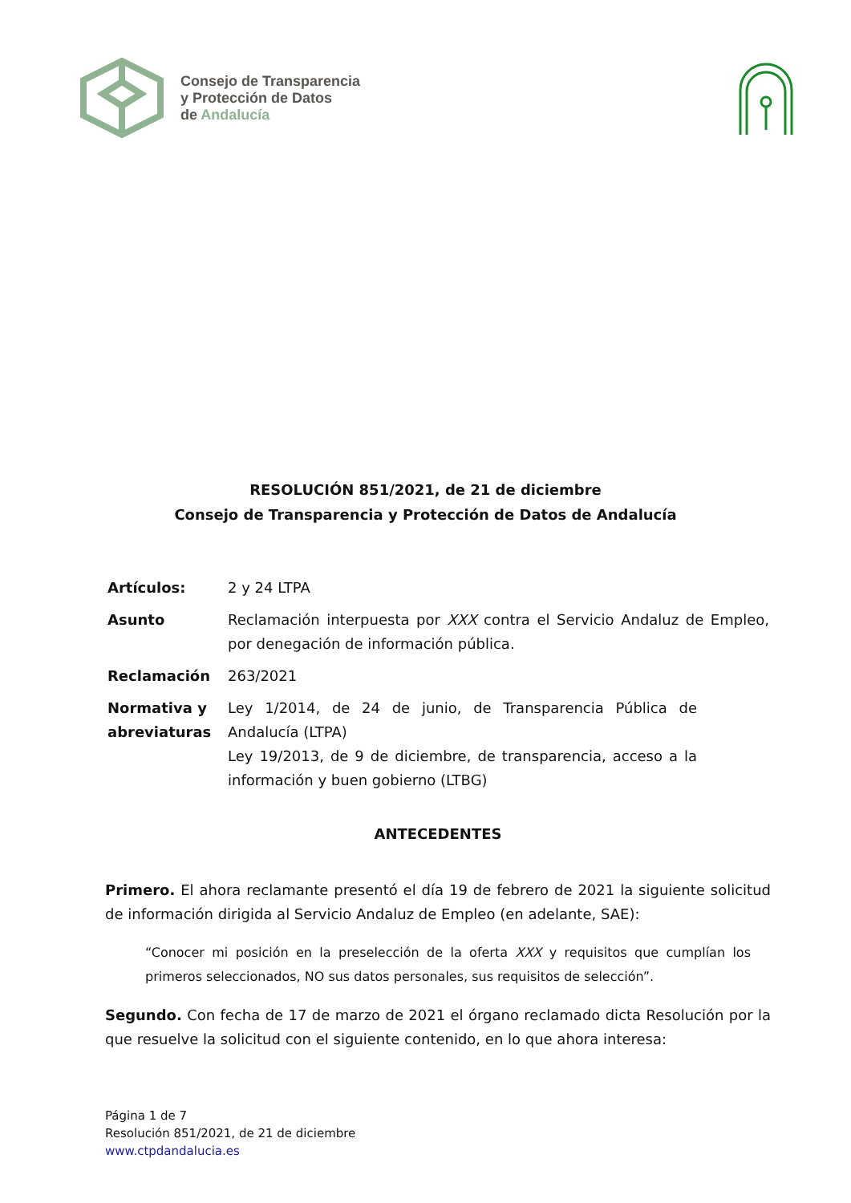Consejo de Transparencia
y Protección de Datos
de Andalucía
RESOLUCIÓN 851/2021, de 21 de diciembre
Consejo de Transparencia y Protección de Datos de Andalucía
| Artículos: | 2 y 24 LTPA |
| Asunto | Reclamación interpuesta por XXX contra el Servicio Andaluz de Empleo, por denegación de información pública. |
| Reclamación | 263/2021 |
| Normativa y abreviaturas | Ley 1/2014, de 24 de junio, de Transparencia Pública de Andalucía (LTPA) Ley 19/2013, de 9 de diciembre, de transparencia, acceso a la información y buen gobierno (LTBG) |
ANTECEDENTES
Primero. El ahora reclamante presentó el día 19 de febrero de 2021 la siguiente solicitud de información dirigida al Servicio Andaluz de Empleo (en adelante, SAE):
“Conocer mi posición en la preselección de la oferta XXX y requisitos que cumplían los primeros seleccionados, NO sus datos personales, sus requisitos de selección”.
Segundo. Con fecha de 17 de marzo de 2021 el órgano reclamado dicta Resolución por la que resuelve la solicitud con el siguiente contenido, en lo que ahora interesa:
Página 1 de 7
Resolución 851/2021, de 21 de diciembre
www.ctpdandalucia.es